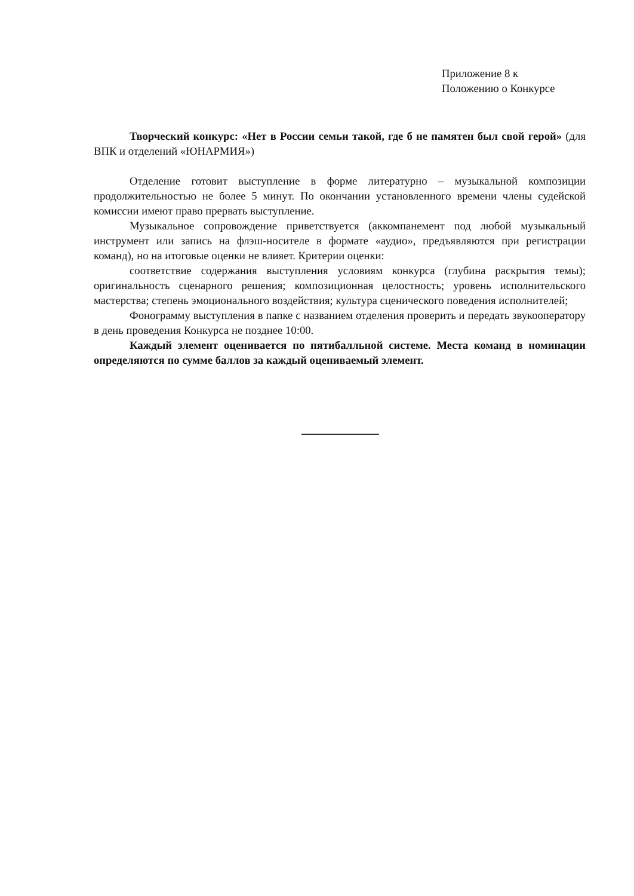Приложение 8 к
Положению о Конкурсе
Творческий конкурс: «Нет в России семьи такой, где б не памятен был свой герой» (для ВПК и отделений «ЮНАРМИЯ»)
Отделение готовит выступление в форме литературно – музыкальной композиции продолжительностью не более 5 минут. По окончании установленного времени члены судейской комиссии имеют право прервать выступление.
Музыкальное сопровождение приветствуется (аккомпанемент под любой музыкальный инструмент или запись на флэш-носителе в формате «аудио», предъявляются при регистрации команд), но на итоговые оценки не влияет. Критерии оценки:
соответствие содержания выступления условиям конкурса (глубина раскрытия темы); оригинальность сценарного решения; композиционная целостность; уровень исполнительского мастерства; степень эмоционального воздействия; культура сценического поведения исполнителей;
Фонограмму выступления в папке с названием отделения проверить и передать звукооператору в день проведения Конкурса не позднее 10:00.
Каждый элемент оценивается по пятибалльной системе. Места команд в номинации определяются по сумме баллов за каждый оцениваемый элемент.